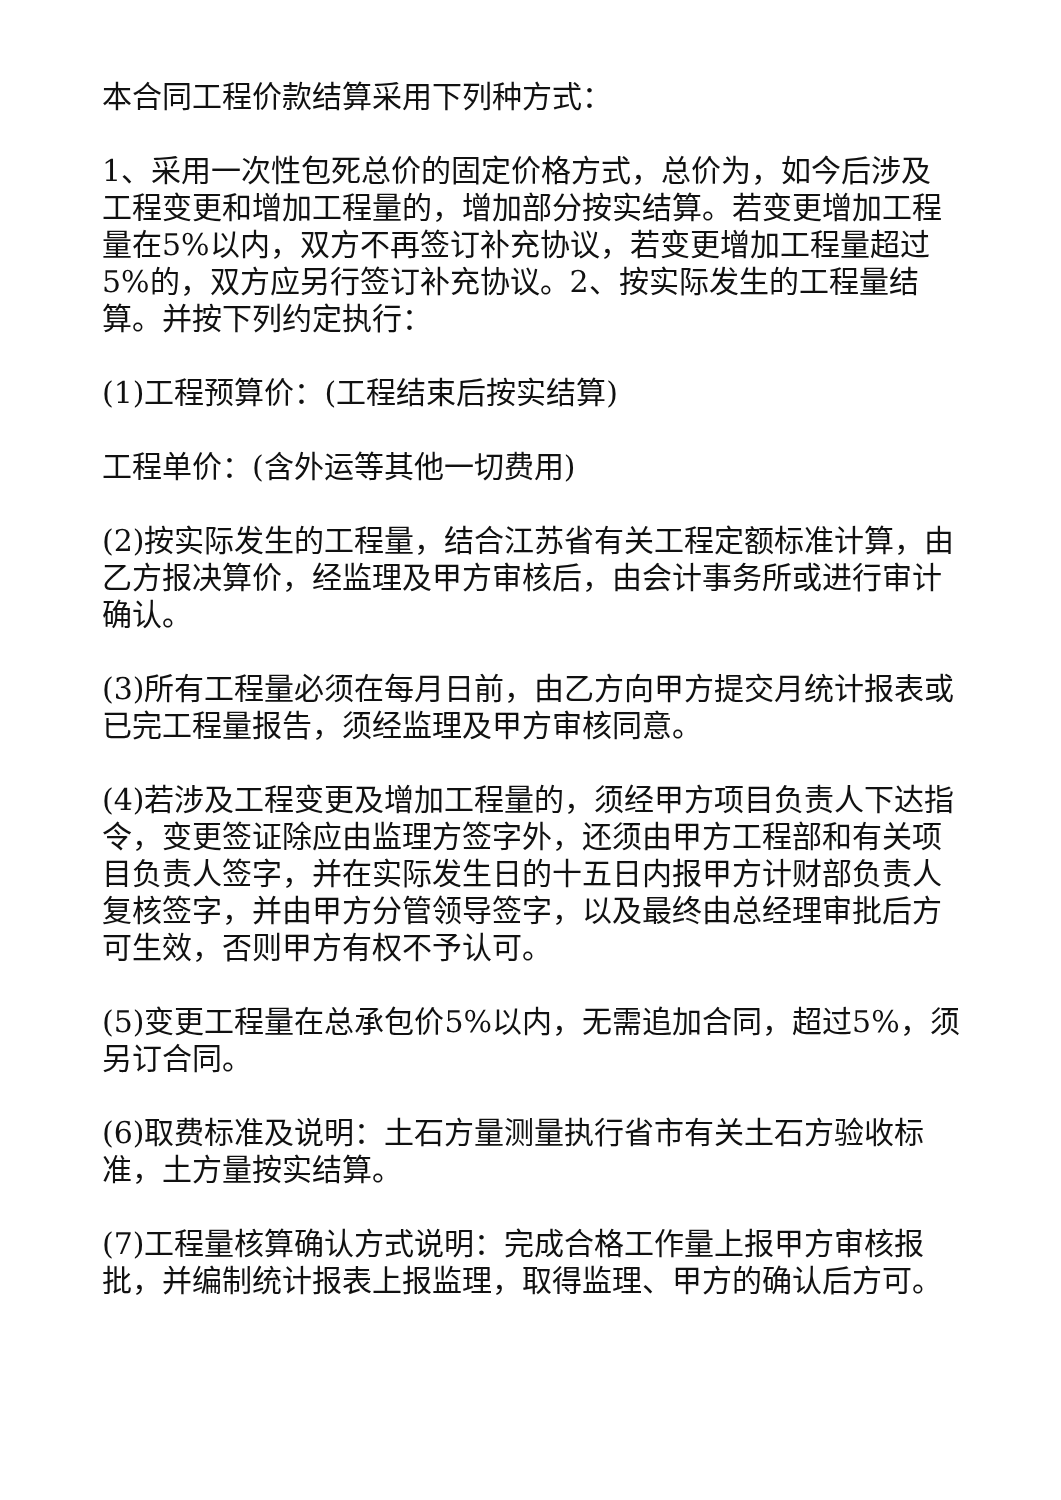本合同工程价款结算采用下列种方式：
1、采用一次性包死总价的固定价格方式，总价为，如今后涉及工程变更和增加工程量的，增加部分按实结算。若变更增加工程量在5%以内，双方不再签订补充协议，若变更增加工程量超过5%的，双方应另行签订补充协议。2、按实际发生的工程量结算。并按下列约定执行：
(1)工程预算价：(工程结束后按实结算)
工程单价：(含外运等其他一切费用)
(2)按实际发生的工程量，结合江苏省有关工程定额标准计算，由乙方报决算价，经监理及甲方审核后，由会计事务所或进行审计确认。
(3)所有工程量必须在每月日前，由乙方向甲方提交月统计报表或已完工程量报告，须经监理及甲方审核同意。
(4)若涉及工程变更及增加工程量的，须经甲方项目负责人下达指令，变更签证除应由监理方签字外，还须由甲方工程部和有关项目负责人签字，并在实际发生日的十五日内报甲方计财部负责人复核签字，并由甲方分管领导签字，以及最终由总经理审批后方可生效，否则甲方有权不予认可。
(5)变更工程量在总承包价5%以内，无需追加合同，超过5%，须另订合同。
(6)取费标准及说明：土石方量测量执行省市有关土石方验收标准，土方量按实结算。
(7)工程量核算确认方式说明：完成合格工作量上报甲方审核报批，并编制统计报表上报监理，取得监理、甲方的确认后方可。